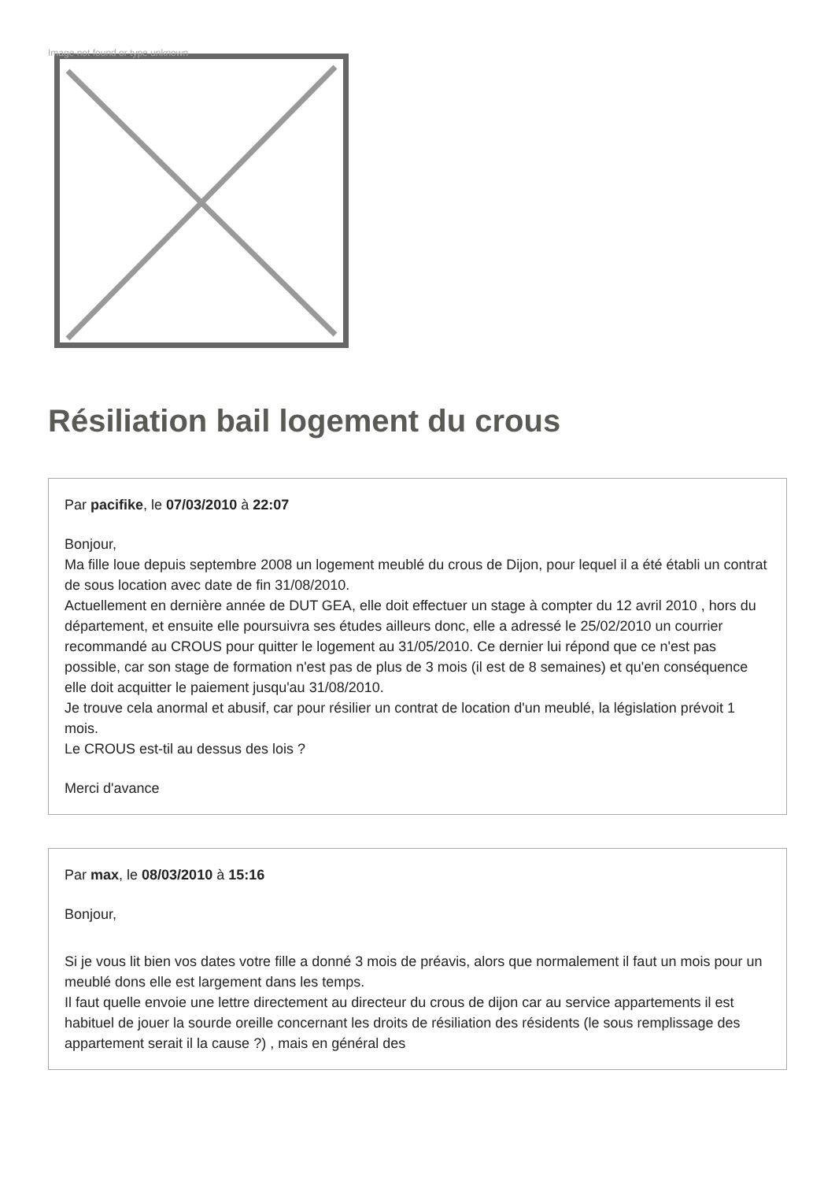Image not found or type unknown
Résiliation bail logement du crous
Par pacifike, le 07/03/2010 à 22:07
Bonjour,
Ma fille loue depuis septembre 2008 un logement meublé du crous de Dijon, pour lequel il a été établi un contrat de sous location avec date de fin 31/08/2010.
Actuellement en dernière année de DUT GEA, elle doit effectuer un stage à compter du 12 avril 2010 , hors du département, et ensuite elle poursuivra ses études ailleurs donc, elle a adressé le 25/02/2010 un courrier recommandé au CROUS pour quitter le logement au 31/05/2010. Ce dernier lui répond que ce n'est pas possible, car son stage de formation n'est pas de plus de 3 mois (il est de 8 semaines) et qu'en conséquence elle doit acquitter le paiement jusqu'au 31/08/2010.
Je trouve cela anormal et abusif, car pour résilier un contrat de location d'un meublé, la législation prévoit 1 mois.
Le CROUS est-til au dessus des lois ?
Merci d'avance
Par max, le 08/03/2010 à 15:16
Bonjour,
Si je vous lit bien vos dates votre fille a donné 3 mois de préavis, alors que normalement il faut un mois pour un meublé dons elle est largement dans les temps.
Il faut quelle envoie une lettre directement au directeur du crous de dijon car au service appartements il est habituel de jouer la sourde oreille concernant les droits de résiliation des résidents (le sous remplissage des appartement serait il la cause ?) , mais en général des